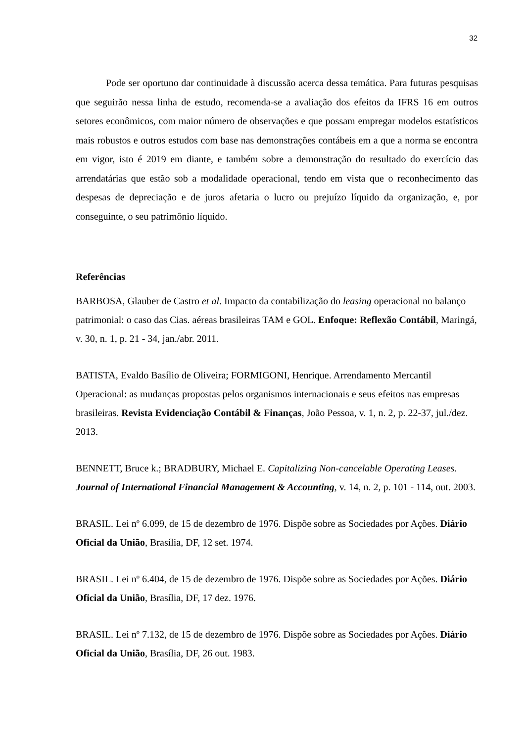32
Pode ser oportuno dar continuidade à discussão acerca dessa temática. Para futuras pesquisas que seguirão nessa linha de estudo, recomenda-se a avaliação dos efeitos da IFRS 16 em outros setores econômicos, com maior número de observações e que possam empregar modelos estatísticos mais robustos e outros estudos com base nas demonstrações contábeis em a que a norma se encontra em vigor, isto é 2019 em diante, e também sobre a demonstração do resultado do exercício das arrendatárias que estão sob a modalidade operacional, tendo em vista que o reconhecimento das despesas de depreciação e de juros afetaria o lucro ou prejuízo líquido da organização, e, por conseguinte, o seu patrimônio líquido.
Referências
BARBOSA, Glauber de Castro et al. Impacto da contabilização do leasing operacional no balanço patrimonial: o caso das Cias. aéreas brasileiras TAM e GOL. Enfoque: Reflexão Contábil, Maringá, v. 30, n. 1, p. 21 - 34, jan./abr. 2011.
BATISTA, Evaldo Basílio de Oliveira; FORMIGONI, Henrique. Arrendamento Mercantil Operacional: as mudanças propostas pelos organismos internacionais e seus efeitos nas empresas brasileiras. Revista Evidenciação Contábil & Finanças, João Pessoa, v. 1, n. 2, p. 22-37, jul./dez. 2013.
BENNETT, Bruce k.; BRADBURY, Michael E. Capitalizing Non-cancelable Operating Leases. Journal of International Financial Management & Accounting, v. 14, n. 2, p. 101 - 114, out. 2003.
BRASIL. Lei nº 6.099, de 15 de dezembro de 1976. Dispõe sobre as Sociedades por Ações. Diário Oficial da União, Brasília, DF, 12 set. 1974.
BRASIL. Lei nº 6.404, de 15 de dezembro de 1976. Dispõe sobre as Sociedades por Ações. Diário Oficial da União, Brasília, DF, 17 dez. 1976.
BRASIL. Lei nº 7.132, de 15 de dezembro de 1976. Dispõe sobre as Sociedades por Ações. Diário Oficial da União, Brasília, DF, 26 out. 1983.